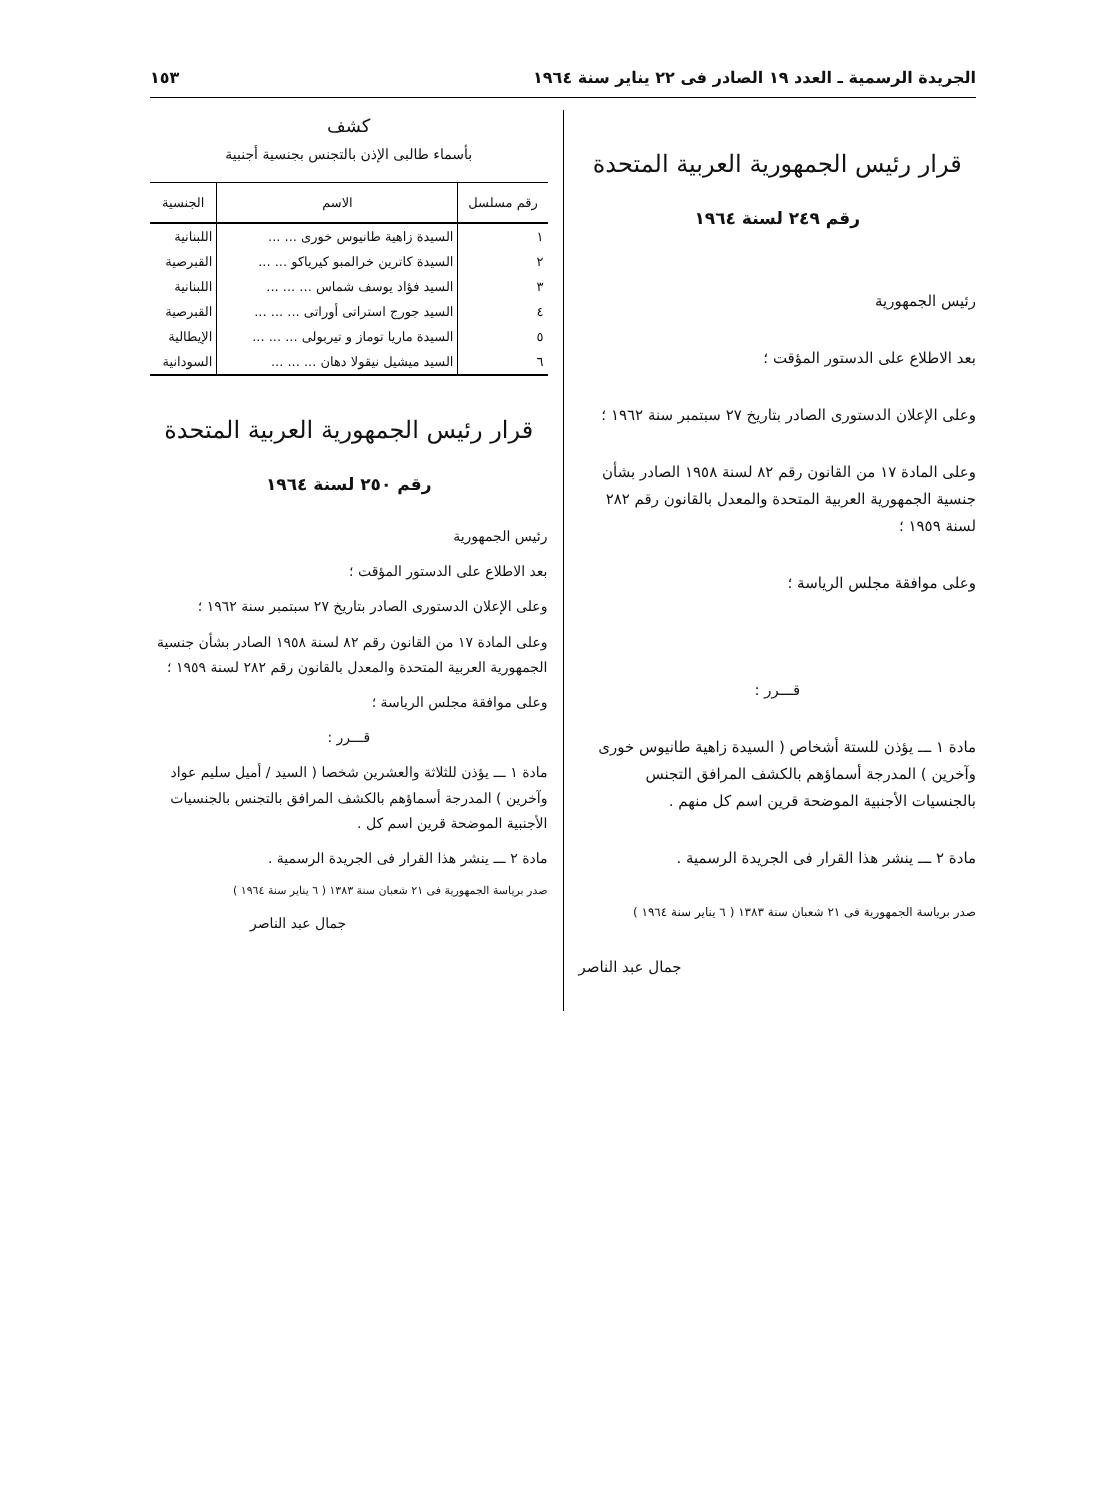الجريدة الرسمية ـ العدد ١٩ الصادر فى ٢٢ يناير سنة ١٩٦٤ ١٥٣
قرار رئيس الجمهورية العربية المتحدة
رقم ٢٤٩ لسنة ١٩٦٤
رئيس الجمهورية
بعد الاطلاع على الدستور المؤقت ؛
وعلى الإعلان الدستورى الصادر بتاريخ ٢٧ سبتمبر سنة ١٩٦٢ ؛
وعلى المادة ١٧ من القانون رقم ٨٢ لسنة ١٩٥٨ الصادر بشأن جنسية الجمهورية العربية المتحدة والمعدل بالقانون رقم ٢٨٢ لسنة ١٩٥٩ ؛
وعلى موافقة مجلس الرياسة ؛
قـــرر :
مادة ١ ـــ يؤذن للستة أشخاص ( السيدة زاهية طانيوس خورى وآخرين ) المدرجة أسماؤهم بالكشف المرافق التجنس بالجنسيات الأجنبية الموضحة قرين اسم كل منهم .
مادة ٢ ـــ ينشر هذا القرار فى الجريدة الرسمية .
صدر برياسة الجمهورية فى ٢١ شعبان سنة ١٣٨٣ ( ٦ يناير سنة ١٩٦٤ )
جمال عبد الناصر
كشف
بأسماء طالبى الإذن بالتجنس بجنسية أجنبية
| رقم مسلسل | الاسم | الجنسية |
| --- | --- | --- |
| ١ | السيدة زاهية طانيوس خورى ... ... | اللبنانية |
| ٢ | السيدة كاترين خرالمبو كيرياكو ... ... | القبرصية |
| ٣ | السيد فؤاد يوسف شماس ... ... ... | اللبنانية |
| ٤ | السيد جورج استراتى أوراتى ... ... ... | القبرصية |
| ٥ | السيدة ماريا توماز و تيربولى ... ... ... | الإيطالية |
| ٦ | السيد ميشيل نيقولا دهان ... ... ... | السودانية |
قرار رئيس الجمهورية العربية المتحدة
رقم ٢٥٠ لسنة ١٩٦٤
رئيس الجمهورية
بعد الاطلاع على الدستور المؤقت ؛
وعلى الإعلان الدستورى الصادر بتاريخ ٢٧ سبتمبر سنة ١٩٦٢ ؛
وعلى المادة ١٧ من القانون رقم ٨٢ لسنة ١٩٥٨ الصادر بشأن جنسية الجمهورية العربية المتحدة والمعدل بالقانون رقم ٢٨٢ لسنة ١٩٥٩ ؛
وعلى موافقة مجلس الرياسة ؛
قـــرر :
مادة ١ ـــ يؤذن للثلاثة والعشرين شخصا ( السيد / أميل سليم عواد وآخرين ) المدرجة أسماؤهم بالكشف المرافق بالتجنس بالجنسيات الأجنبية الموضحة قرين اسم كل .
مادة ٢ ـــ ينشر هذا القرار فى الجريدة الرسمية .
صدر برياسة الجمهورية فى ٢١ شعبان سنة ١٣٨٣ ( ٦ يناير سنة ١٩٦٤ )
جمال عبد الناصر